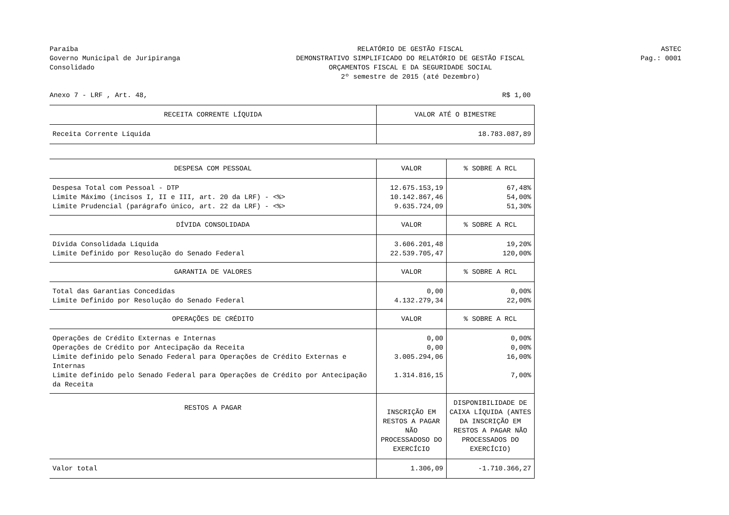Paraíba
Governo Municipal de Juripiranga
Consolidado
RELATÓRIO DE GESTÃO FISCAL
DEMONSTRATIVO SIMPLIFICADO DO RELATÓRIO DE GESTÃO FISCAL
ORÇAMENTOS FISCAL E DA SEGURIDADE SOCIAL
2º semestre de 2015 (até Dezembro)
ASTEC
Pag.: 0001
Anexo 7 - LRF , Art. 48, R$ 1,00
| RECEITA CORRENTE LÍQUIDA | VALOR ATÉ O BIMESTRE | |
| --- | --- | --- |
| Receita Corrente Líquida | 18.783.087,89 | |
| DESPESA COM PESSOAL | VALOR | % SOBRE A RCL |
| Despesa Total com Pessoal - DTP | 12.675.153,19 | 67,48% |
| Limite Máximo (incisos I, II e III, art. 20 da LRF) - <%> | 10.142.867,46 | 54,00% |
| Limite Prudencial (parágrafo único, art. 22 da LRF) - <%> | 9.635.724,09 | 51,30% |
| DÍVIDA CONSOLIDADA | VALOR | % SOBRE A RCL |
| Dívida Consolidada Líquida | 3.606.201,48 | 19,20% |
| Limite Definido por Resolução do Senado Federal | 22.539.705,47 | 120,00% |
| GARANTIA DE VALORES | VALOR | % SOBRE A RCL |
| Total das Garantias Concedidas | 0,00 | 0,00% |
| Limite Definido por Resolução do Senado Federal | 4.132.279,34 | 22,00% |
| OPERAÇÕES DE CRÉDITO | VALOR | % SOBRE A RCL |
| Operações de Crédito Externas e Internas | 0,00 | 0,00% |
| Operações de Crédito por Antecipação da Receita | 0,00 | 0,00% |
| Limite definido pelo Senado Federal para Operações de Crédito Externas e Internas | 3.005.294,06 | 16,00% |
| Limite definido pelo Senado Federal para Operações de Crédito por Antecipação da Receita | 1.314.816,15 | 7,00% |
| RESTOS A PAGAR | INSCRIÇÃO EM RESTOS A PAGAR NÃO PROCESSADOSO DO EXERCÍCIO | DISPONIBILIDADE DE CAIXA LÍQUIDA (ANTES DA INSCRIÇÃO EM RESTOS A PAGAR NÃO PROCESSADOS DO EXERCÍCIO) |
| Valor total | 1.306,09 | -1.710.366,27 |